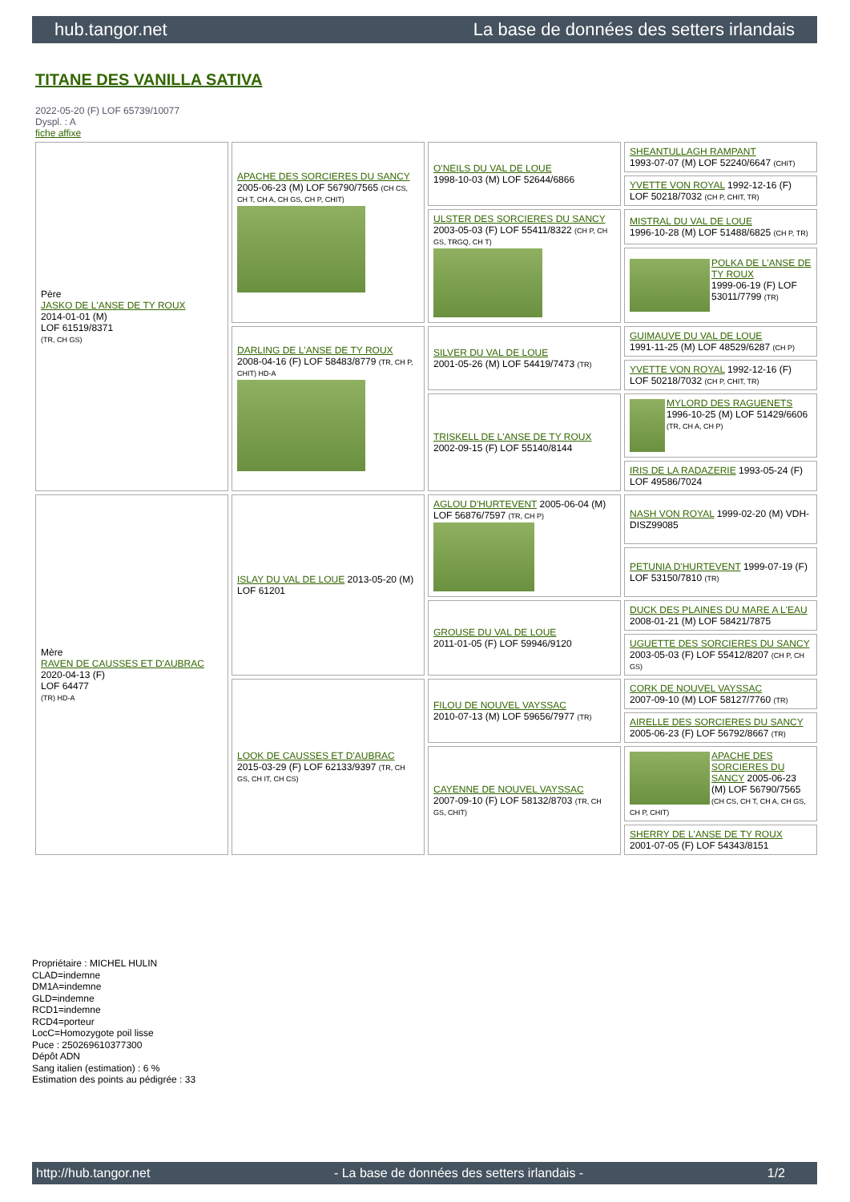hub.tangor.net La base de données des setters irlandais
TITANE DES VANILLA SATIVA
2022-05-20 (F) LOF 65739/10077
Dyspl. : A
fiche affixe
| Père JASKO DE L'ANSE DE TY ROUX 2014-01-01 (M) LOF 61519/8371 (TR, CH GS) | APACHE DES SORCIERES DU SANCY 2005-06-23 (M) LOF 56790/7565 (CH CS, CH T, CH A, CH GS, CH P, CHIT) | O'NEILS DU VAL DE LOUE 1998-10-03 (M) LOF 52644/6866 | SHEANTULLAGH RAMPANT 1993-07-07 (M) LOF 52240/6647 (CHIT) |
| | | | YVETTE VON ROYAL 1992-12-16 (F) LOF 50218/7032 (CH P, CHIT, TR) |
| | | ULSTER DES SORCIERES DU SANCY 2003-05-03 (F) LOF 55411/8322 (CH P, CH GS, TRGQ, CH T) | MISTRAL DU VAL DE LOUE 1996-10-28 (M) LOF 51488/6825 (CH P, TR) |
| | | | POLKA DE L'ANSE DE TY ROUX 1999-06-19 (F) LOF 53011/7799 (TR) |
| | DARLING DE L'ANSE DE TY ROUX 2008-04-16 (F) LOF 58483/8779 (TR, CH P, CHIT) HD-A | SILVER DU VAL DE LOUE 2001-05-26 (M) LOF 54419/7473 (TR) | GUIMAUVE DU VAL DE LOUE 1991-11-25 (M) LOF 48529/6287 (CH P) |
| | | | YVETTE VON ROYAL 1992-12-16 (F) LOF 50218/7032 (CH P, CHIT, TR) |
| | | TRISKELL DE L'ANSE DE TY ROUX 2002-09-15 (F) LOF 55140/8144 | MYLORD DES RAGUENETS 1996-10-25 (M) LOF 51429/6606 (TR, CH A, CH P) |
| | | | IRIS DE LA RADAZERIE 1993-05-24 (F) LOF 49586/7024 |
| Mère RAVEN DE CAUSSES ET D'AUBRAC 2020-04-13 (F) LOF 64477 (TR) HD-A | ISLAY DU VAL DE LOUE 2013-05-20 (M) LOF 61201 | AGLOU D'HURTEVENT 2005-06-04 (M) LOF 56876/7597 (TR, CH P) | NASH VON ROYAL 1999-02-20 (M) VDH-DISZ99085 |
| | | | PETUNIA D'HURTEVENT 1999-07-19 (F) LOF 53150/7810 (TR) |
| | | GROUSE DU VAL DE LOUE 2011-01-05 (F) LOF 59946/9120 | DUCK DES PLAINES DU MARE A L'EAU 2008-01-21 (M) LOF 58421/7875 |
| | | | UGUETTE DES SORCIERES DU SANCY 2003-05-03 (F) LOF 55412/8207 (CH P, CH GS) |
| | LOOK DE CAUSSES ET D'AUBRAC 2015-03-29 (F) LOF 62133/9397 (TR, CH GS, CH IT, CH CS) | FILOU DE NOUVEL VAYSSAC 2010-07-13 (M) LOF 59656/7977 (TR) | CORK DE NOUVEL VAYSSAC 2007-09-10 (M) LOF 58127/7760 (TR) |
| | | | AIRELLE DES SORCIERES DU SANCY 2005-06-23 (F) LOF 56792/8667 (TR) |
| | | CAYENNE DE NOUVEL VAYSSAC 2007-09-10 (F) LOF 58132/8703 (TR, CH GS, CHIT) | APACHE DES SORCIERES DU SANCY 2005-06-23 (M) LOF 56790/7565 (CH CS, CH T, CH A, CH GS, CH P, CHIT) |
| | | | SHERRY DE L'ANSE DE TY ROUX 2001-07-05 (F) LOF 54343/8151 |
Propriétaire : MICHEL HULIN
CLAD=indemne
DM1A=indemne
GLD=indemne
RCD1=indemne
RCD4=porteur
LocC=Homozygote poil lisse
Puce : 250269610377300
Dépôt ADN
Sang italien (estimation) : 6 %
Estimation des points au pédigrée : 33
http://hub.tangor.net - La base de données des setters irlandais - 1/2